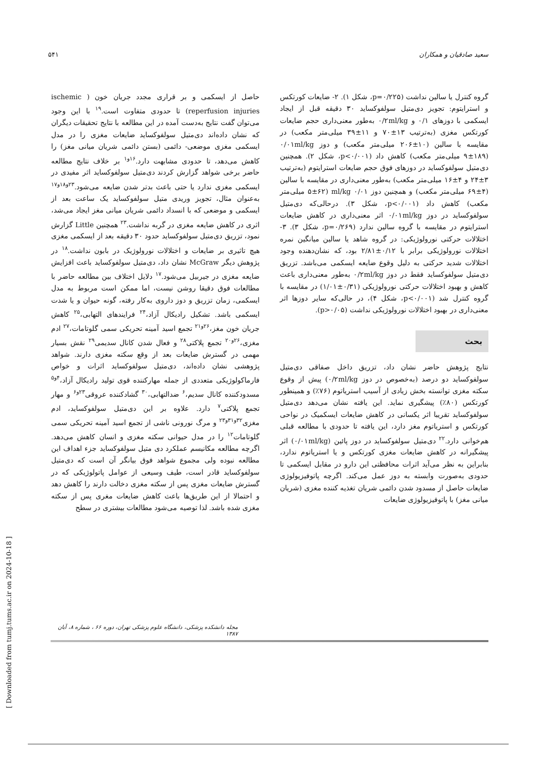سعید صادقیان و همکاران ۵۴۱
گروه کنترل یا سالین نداشت (p=۰/۲۲۵، شکل ۱). ۲- ضایعات کورتکس و استرایتوم: تجویز دی‌متیل سولفوکساید ۳۰ دقیقه قبل از ایجاد ایسکمی با دوزهای ۰/۱ و ۰/۲ml/kg به‌طور معنی‌داری حجم ضایعات کورتکس مغزی (به‌ترتیب ۱۳±۷۰ و ۱۱±۳۹ میلی‌متر مکعب) در مقایسه با سالین (۱۰±۲۰۶ میلی‌متر مکعب) و دوز ۰/۰۱ml/kg (۹±۱۸۹ میلی‌متر مکعب) کاهش داد (p<۰/۰۰۱، شکل ۲). همچنین دی‌متیل سولفوکساید در دوزهای فوق حجم ضایعات استرایتوم (به‌ترتیب ۳±۲۴ و ۴±۱۶ میلی‌متر مکعب) به‌طور معنی‌داری در مقایسه با سالین (۴±۶۹ میلی‌متر مکعب) و همچنین دوز ml/kg ۰/۰۱ (۵±۶۲ میلی‌متر مکعب) کاهش داد (p<۰/۰۰۱، شکل ۳). درحالی‌که دی‌متیل سولفوکساید در دوز ۰/۰۱ml/kg اثر معنی‌داری در کاهش ضایعات استرایتوم در مقایسه با گروه سالین ندارد (p=۰/۲۶۹، شکل ۳). ۳- اختلالات حرکتی نورولوژیکی: در گروه شاهد یا سالین میانگین نمره اختلالات نورولوژیکی برابر با ۰/۱۲±۲/۸۱ بود، که نشان‌دهنده وجود اختلالات شدید حرکتی به دلیل وقوع ضایعه ایسکمی می‌باشد. تزریق دی‌متیل سولفوکساید فقط در دوز ۰/۲ml/kg به‌طور معنی‌داری باعث کاهش و بهبود اختلالات حرکتی نورولوژیکی (۰/۳۱±۱/۰۱) در مقایسه با گروه کنترل شد (p<۰/۰۰۱، شکل ۴)، در حالی‌که سایر دوزها اثر معنی‌داری در بهبود اختلالات نورولوژیکی نداشت (p>۰/۰۵).
بحث
نتایج پژوهش حاضر نشان داد، تزریق داخل صفاقی دی‌متیل سولفوکساید دو درصد (به‌خصوص در دوز ۰/۲ml/kg) پیش از وقوع سکته مغزی توانسته بخش زیادی از آسیب استریاتوم (۷۶٪) و همینطور کورتکس (۸۰٪) پیشگیری نماید. این یافته نشان می‌دهد دی‌متیل سولفوکساید تقریبا اثر یکسانی در کاهش ضایعات ایسکمیک در نواحی کورتکس و استریاتوم مغز دارد، این یافته تا حدودی با مطالعه قبلی هم‌خوانی دارد.<sup>۲۲</sup> دی‌متیل سولفوکساید در دوز پائین (۰/۰۱ml/kg) اثر پیشگیرانه در کاهش ضایعات مغزی کورتکس و یا استریاتوم ندارد، بنابراین به نظر می‌آید اثرات محافظتی این دارو در مقابل ایسکمی تا حدودی به‌صورت وابسته به دوز عمل می‌کند. اگرچه پاتوفیزیولوژی ضایعات حاصل از مسدود شدن دائمی شریان تغذیه کننده مغزی (شریان میانی مغز) با پاتوفیزیولوژی ضایعات
حاصل از ایسکمی و بر قراری مجدد جریان خون ( ischemic reperfusion injuries) تا حدودی متفاوت است.<sup>۱۹</sup> با این وجود می‌توان گفت نتایج به‌دست آمده در این مطالعه با نتایج تحقیقات دیگران که نشان داده‌اند دی‌متیل سولفوکساید ضایعات مغزی را در مدل ایسکمی مغزی موضعی- دائمی (بستن دائمی شریان میانی مغز) را کاهش می‌دهد، تا حدودی مشابهت دارد.<sup>۱۶و۱</sup> بر خلاف نتایج مطالعه حاضر برخی شواهد گزارش کردند دی‌متیل سولفوکساید اثر مفیدی در ایسکمی مغزی ندارد یا حتی باعث بدتر شدن ضایعه می‌شود.<sup>۲۳و۱۸و۱۷</sup> به‌عنوان مثال، تجویز وریدی متیل سولفوکساید یک ساعت بعد از ایسکمی و موضعی که با انسداد دائمی شریان میانی مغز ایجاد می‌شد، اثری در کاهش ضایعه مغزی در گربه نداشت.<sup>۲۳</sup> همچنین Little گزارش نمود، تزریق دی‌متیل سولفوکساید حدود ۳۰ دقیقه بعد از ایسکمی مغزی هیچ تاثیری بر ضایعات و اختلالات نورولوژیک در بابون نداشت.<sup>۱۸</sup> در پژوهش دیگر McGraw نشان داد، دی‌متیل سولفوکساید باعث افزایش ضایعه مغزی در جیربیل می‌شود.<sup>۱۷</sup> دلایل اختلاف بین مطالعه حاضر با مطالعات فوق دقیقا روشن نیست، اما ممکن است مربوط به مدل ایسکمی، زمان تزریق و دوز داروی به‌کار رفته، گونه حیوان و یا شدت ایسکمی باشد. تشکیل رادیکال آزاد،<sup>۲۴</sup> فرایندهای التهابی،<sup>۲۵</sup> کاهش جریان خون مغز،<sup>۲۶و۲۱</sup> تجمع اسید آمینه تحریکی سمی گلوتامات،<sup>۲۷</sup> ادم مغزی،<sup>۲۶و۲۰</sup> تجمع پلاکتی<sup>۲۸</sup> و فعال شدن کانال سدیمی<sup>۲۹</sup> نقش بسیار مهمی در گسترش ضایعات بعد از وقع سکته مغزی دارند. شواهد پژوهشی نشان داده‌اند، دی‌متیل سولفوکساید اثرات و خواص فارماکولوژیکی متعددی از جمله مهارکننده قوی تولید رادیکال آزاد،<sup>۴و۵</sup> مسدودکننده کانال سدیم،<sup>۶</sup> ضدالتهابی،<sup>۳۰</sup> گشادکننده عروقی<sup>۲۳و۶</sup> و مهار تجمع پلاکتی<sup>۷</sup> دارد. علاوه بر این دی‌متیل سولفوکساید، ادم مغزی<sup>۳۲و۳۱و۲۳</sup> و مرگ نورونی ناشی از تجمع اسید آمینه تحریکی سمی گلوتامات<sup>۱۲</sup> را در مدل حیوانی سکته مغزی و انسان کاهش می‌دهد. اگرچه مطالعه مکانیسم عملکرد دی متیل سولفوکساید جزء اهداف این مطالعه نبوده ولی مجموع شواهد فوق بیانگر آن است که دی‌متیل سولفوکساید قادر است، طیف وسیعی از عوامل پاتولوژیکی که در گسترش ضایعات مغزی پس از سکته مغزی دخالت دارند را کاهش دهد و احتمالا از این طریق‌ها باعث کاهش ضایعات مغری پس از سکته مغزی شده باشد. لذا توصیه می‌شود مطالعات بیشتری در سطح
مجله دانشکده پزشکی، دانشگاه علوم پزشکی تهران، دوره ۶۶ ، شماره ۸، آبان ۱۳۸۷
[ Downloaded from tumj.tums.ac.ir on 2024-10-18 ]